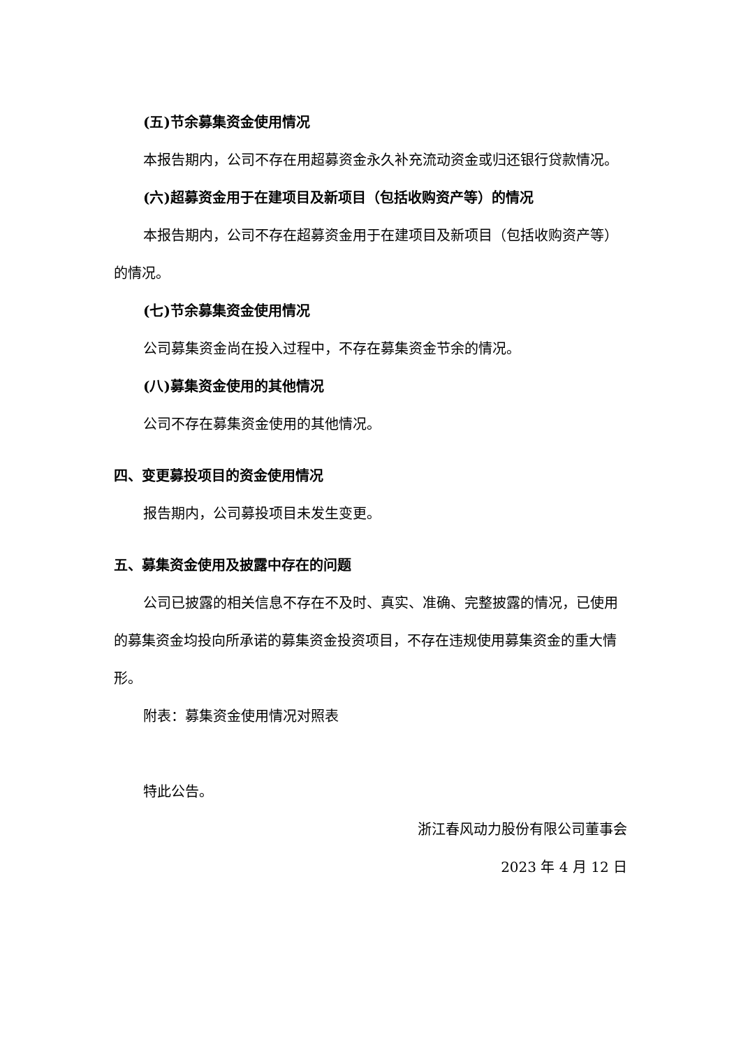(五)节余募集资金使用情况
本报告期内，公司不存在用超募资金永久补充流动资金或归还银行贷款情况。
(六)超募资金用于在建项目及新项目（包括收购资产等）的情况
本报告期内，公司不存在超募资金用于在建项目及新项目（包括收购资产等）的情况。
(七)节余募集资金使用情况
公司募集资金尚在投入过程中，不存在募集资金节余的情况。
(八)募集资金使用的其他情况
公司不存在募集资金使用的其他情况。
四、变更募投项目的资金使用情况
报告期内，公司募投项目未发生变更。
五、募集资金使用及披露中存在的问题
公司已披露的相关信息不存在不及时、真实、准确、完整披露的情况，已使用的募集资金均投向所承诺的募集资金投资项目，不存在违规使用募集资金的重大情形。
附表：募集资金使用情况对照表
特此公告。
浙江春风动力股份有限公司董事会
2023 年 4 月 12 日